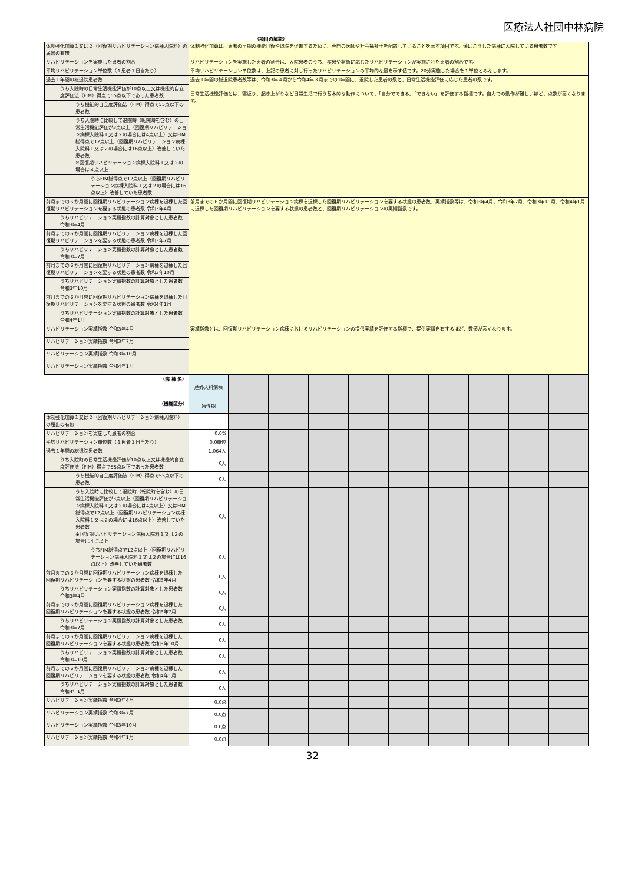医療法人社団中林病院
（項目の解説）
| 体制強化加算１又は２（回復期リハビリテーション病棟入院料）の届出の有無 | 体制強化加算は、患者の早期の機能回復や退院を促進するために、専門の医師や社会福祉士を配置していることを示す項目です。値はこうした病棟に入院している患者数です。 |
| リハビリテーションを実施した患者の割合 | リハビリテーションを実施した患者の割合は、入院患者のうち、疾患や状態に応じたリハビリテーションが実施された患者の割合です。 |
| 平均リハビリテーション単位数（１患者１日当たり） | 平均リハビリテーション単位数は、上記の患者に対し行ったリハビリテーションの平均的な量を示す値です。20分実施した場合を１単位とみなします。 |
| 過去１年間の総退院患者数 | 過去１年間の総退院患者数等は、令和3年４月から令和4年３月までの1年間に、退院した患者の数と、日常生活機能評価に応じた患者の数です。 日常生活機能評価とは、寝返り、起き上がりなど日常生活で行う基本的な動作について、「自分でできる」「できない」を評価する指標です。自力での動作が難しいほど、点数が高くなります。 |
| うち入院時の日常生活機能評価が10点以上又は機能的自立度評価法（FIM）得点で55点以下であった患者数 | |
| うち機能的自立度評価法（FIM）得点で55点以下の患者数 | |
| うち入院時に比較して退院時（転院時を含む）の日常生活機能評価が3点以上（回復期リハビリテーション病棟入院料１又は２の場合には4点以上）又はFIM総得点で12点以上（回復期リハビリテーション病棟入院料１又は２の場合には16点以上）改善していた患者数 ※回復期リハビリテーション病棟入院料１又は２の場合は４点以上 | |
| うちFIM総得点で12点以上（回復期リハビリテーション病棟入院料１又は２の場合には16点以上）改善していた患者数 | |
| 前月までの６か月間に回復期リハビリテーション病棟を退棟した回復期リハビリテーションを要する状態の患者数 令和3年4月 | 前月までの６か月間に回復期リハビリテーション病棟を退棟した回復期リハビリテーションを要する状態の患者数、実績指数等は、令和3年4月、令和3年7月、令和3年10月、令和4年1月に退棟した回復期リハビリテーションを要する状態の患者数と、回復期リハビリテーションの実績指数です。 |
| うちリハビリテーション実績指数の計算対象とした患者数 令和3年4月 | |
| 前月までの６か月間に回復期リハビリテーション病棟を退棟した回復期リハビリテーションを要する状態の患者数 令和3年7月 | |
| うちリハビリテーション実績指数の計算対象とした患者数 令和3年7月 | |
| 前月までの６か月間に回復期リハビリテーション病棟を退棟した回復期リハビリテーションを要する状態の患者数 令和3年10月 | |
| うちリハビリテーション実績指数の計算対象とした患者数 令和3年10月 | |
| 前月までの６か月間に回復期リハビリテーション病棟を退棟した回復期リハビリテーションを要する状態の患者数 令和4年1月 | |
| うちリハビリテーション実績指数の計算対象とした患者数 令和4年1月 | |
| リハビリテーション実績指数 令和3年4月 | 実績指数とは、回復期リハビリテーション病棟におけるリハビリテーションの提供実績を評価する指標で、提供実績を有するほど、数値が高くなります。 |
| リハビリテーション実績指数 令和3年7月 | |
| リハビリテーション実績指数 令和3年10月 | |
| リハビリテーション実績指数 令和4年1月 | |
| （病 棟 名） | 産婦人科病棟 | | | | | | | | | |
| （機能区分） | 急性期 | | | | | | | | | |
| 体制強化加算１又は２（回復期リハビリテーション病棟入院料）の届出の有無 | - | | | | | | | | | |
| リハビリテーションを実施した患者の割合 | 0.0% | | | | | | | | | |
| 平均リハビリテーション単位数（１患者１日当たり） | 0.0単位 | | | | | | | | | |
| 過去１年間の総退院患者数 | 1,064人 | | | | | | | | | |
| うち入院時の日常生活機能評価が10点以上又は機能的自立度評価法（FIM）得点で55点以下であった患者数 | 0人 | | | | | | | | | |
| うち機能的自立度評価法（FIM）得点で55点以下の患者数 | 0人 | | | | | | | | | |
| うち入院時に比較して退院時（転院時を含む）の日常生活機能評価が3点以上（回復期リハビリテーション病棟入院料１又は２の場合には4点以上）又はFIM総得点で12点以上（回復期リハビリテーション病棟入院料１又は２の場合には16点以上）改善していた患者数 ※回復期リハビリテーション病棟入院料１又は２の場合は４点以上 | 0人 | | | | | | | | | |
| うちFIM総得点で12点以上（回復期リハビリテーション病棟入院料１又は２の場合には16点以上）改善していた患者数 | 0人 | | | | | | | | | |
| 前月までの６か月間に回復期リハビリテーション病棟を退棟した回復期リハビリテーションを要する状態の患者数 令和3年4月 | 0人 | | | | | | | | | |
| うちリハビリテーション実績指数の計算対象とした患者数 令和3年4月 | 0人 | | | | | | | | | |
| 前月までの６か月間に回復期リハビリテーション病棟を退棟した回復期リハビリテーションを要する状態の患者数 令和3年7月 | 0人 | | | | | | | | | |
| うちリハビリテーション実績指数の計算対象とした患者数 令和3年7月 | 0人 | | | | | | | | | |
| 前月までの６か月間に回復期リハビリテーション病棟を退棟した回復期リハビリテーションを要する状態の患者数 令和3年10月 | 0人 | | | | | | | | | |
| うちリハビリテーション実績指数の計算対象とした患者数 令和3年10月 | 0人 | | | | | | | | | |
| 前月までの６か月間に回復期リハビリテーション病棟を退棟した回復期リハビリテーションを要する状態の患者数 令和4年1月 | 0人 | | | | | | | | | |
| うちリハビリテーション実績指数の計算対象とした患者数 令和4年1月 | 0人 | | | | | | | | | |
| リハビリテーション実績指数 令和3年4月 | 0.0点 | | | | | | | | | |
| リハビリテーション実績指数 令和3年7月 | 0.0点 | | | | | | | | | |
| リハビリテーション実績指数 令和3年10月 | 0.0点 | | | | | | | | | |
| リハビリテーション実績指数 令和4年1月 | 0.0点 | | | | | | | | | |
32